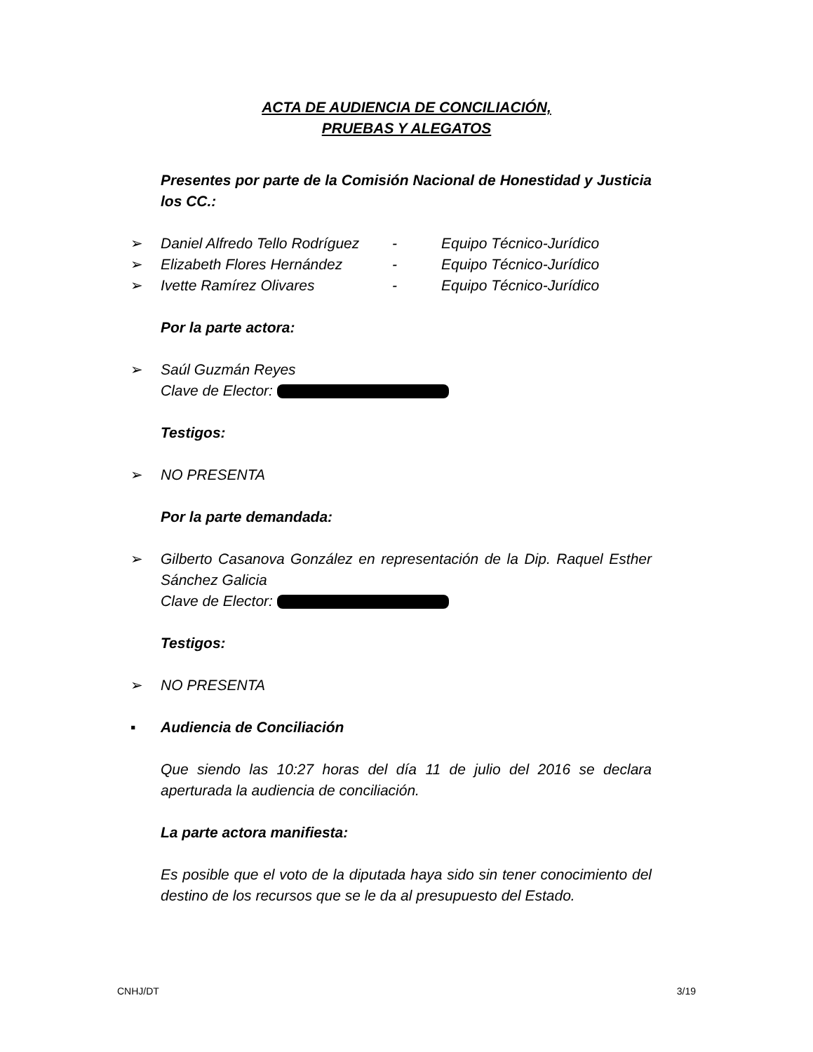ACTA DE AUDIENCIA DE CONCILIACIÓN,
PRUEBAS Y ALEGATOS
Presentes por parte de la Comisión Nacional de Honestidad y Justicia los CC.:
➢ Daniel Alfredo Tello Rodríguez - Equipo Técnico-Jurídico
➢ Elizabeth Flores Hernández - Equipo Técnico-Jurídico
➢ Ivette Ramírez Olivares - Equipo Técnico-Jurídico
Por la parte actora:
➢ Saúl Guzmán Reyes
Clave de Elector:
Testigos:
➢ NO PRESENTA
Por la parte demandada:
➢ Gilberto Casanova González en representación de la Dip. Raquel Esther Sánchez Galicia
Clave de Elector:
Testigos:
➢ NO PRESENTA
▪ Audiencia de Conciliación
Que siendo las 10:27 horas del día 11 de julio del 2016 se declara aperturada la audiencia de conciliación.
La parte actora manifiesta:
Es posible que el voto de la diputada haya sido sin tener conocimiento del destino de los recursos que se le da al presupuesto del Estado.
CNHJ/DT 3/19